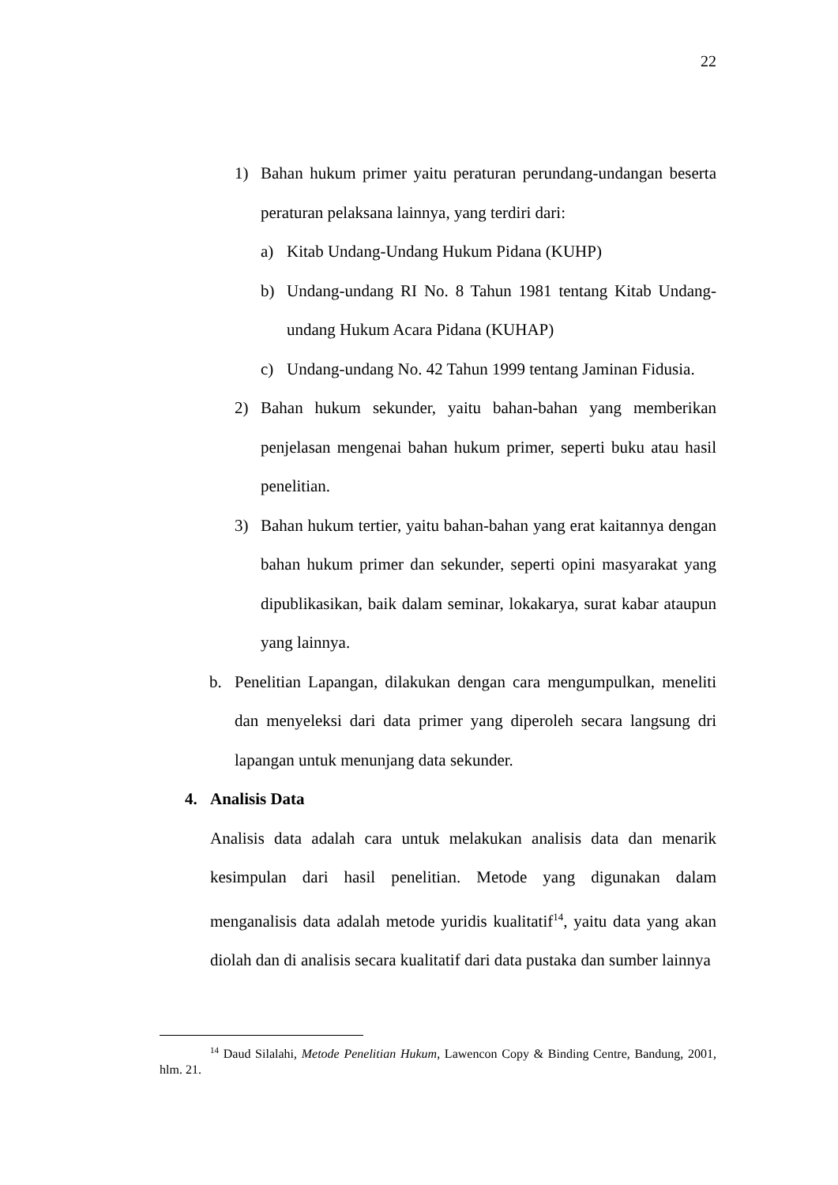22
1) Bahan hukum primer yaitu peraturan perundang-undangan beserta peraturan pelaksana lainnya, yang terdiri dari:
a) Kitab Undang-Undang Hukum Pidana (KUHP)
b) Undang-undang RI No. 8 Tahun 1981 tentang Kitab Undang-undang Hukum Acara Pidana (KUHAP)
c) Undang-undang No. 42 Tahun 1999 tentang Jaminan Fidusia.
2) Bahan hukum sekunder, yaitu bahan-bahan yang memberikan penjelasan mengenai bahan hukum primer, seperti buku atau hasil penelitian.
3) Bahan hukum tertier, yaitu bahan-bahan yang erat kaitannya dengan bahan hukum primer dan sekunder, seperti opini masyarakat yang dipublikasikan, baik dalam seminar, lokakarya, surat kabar ataupun yang lainnya.
b. Penelitian Lapangan, dilakukan dengan cara mengumpulkan, meneliti dan menyeleksi dari data primer yang diperoleh secara langsung dri lapangan untuk menunjang data sekunder.
4. Analisis Data
Analisis data adalah cara untuk melakukan analisis data dan menarik kesimpulan dari hasil penelitian. Metode yang digunakan dalam menganalisis data adalah metode yuridis kualitatif<sup>14</sup>, yaitu data yang akan diolah dan di analisis secara kualitatif dari data pustaka dan sumber lainnya
<sup>14</sup> Daud Silalahi, Metode Penelitian Hukum, Lawencon Copy & Binding Centre, Bandung, 2001, hlm. 21.